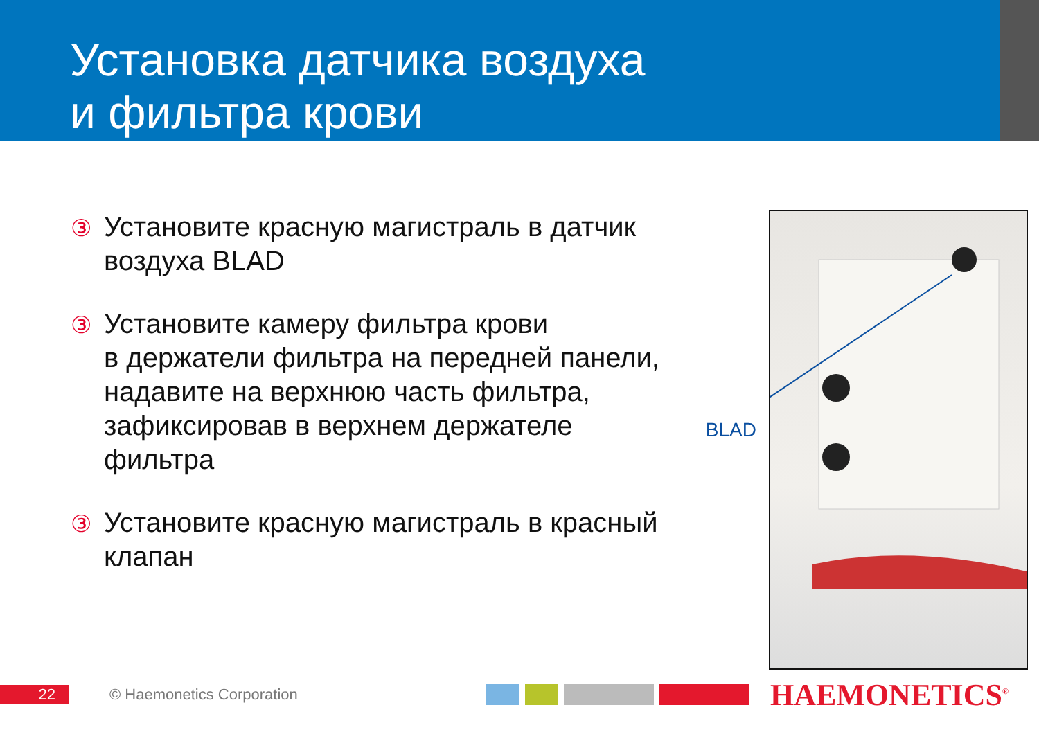Установка датчика воздуха
и фильтра крови
③ Установите красную магистраль в датчик воздуха BLAD
③ Установите камеру фильтра крови
в держатели фильтра на передней панели, надавите на верхнюю часть фильтра, зафиксировав в верхнем держателе фильтра
③ Установите красную магистраль в красный клапан
BLAD
22
© Haemonetics Corporation
HAEMONETICS<sup>®</sup>